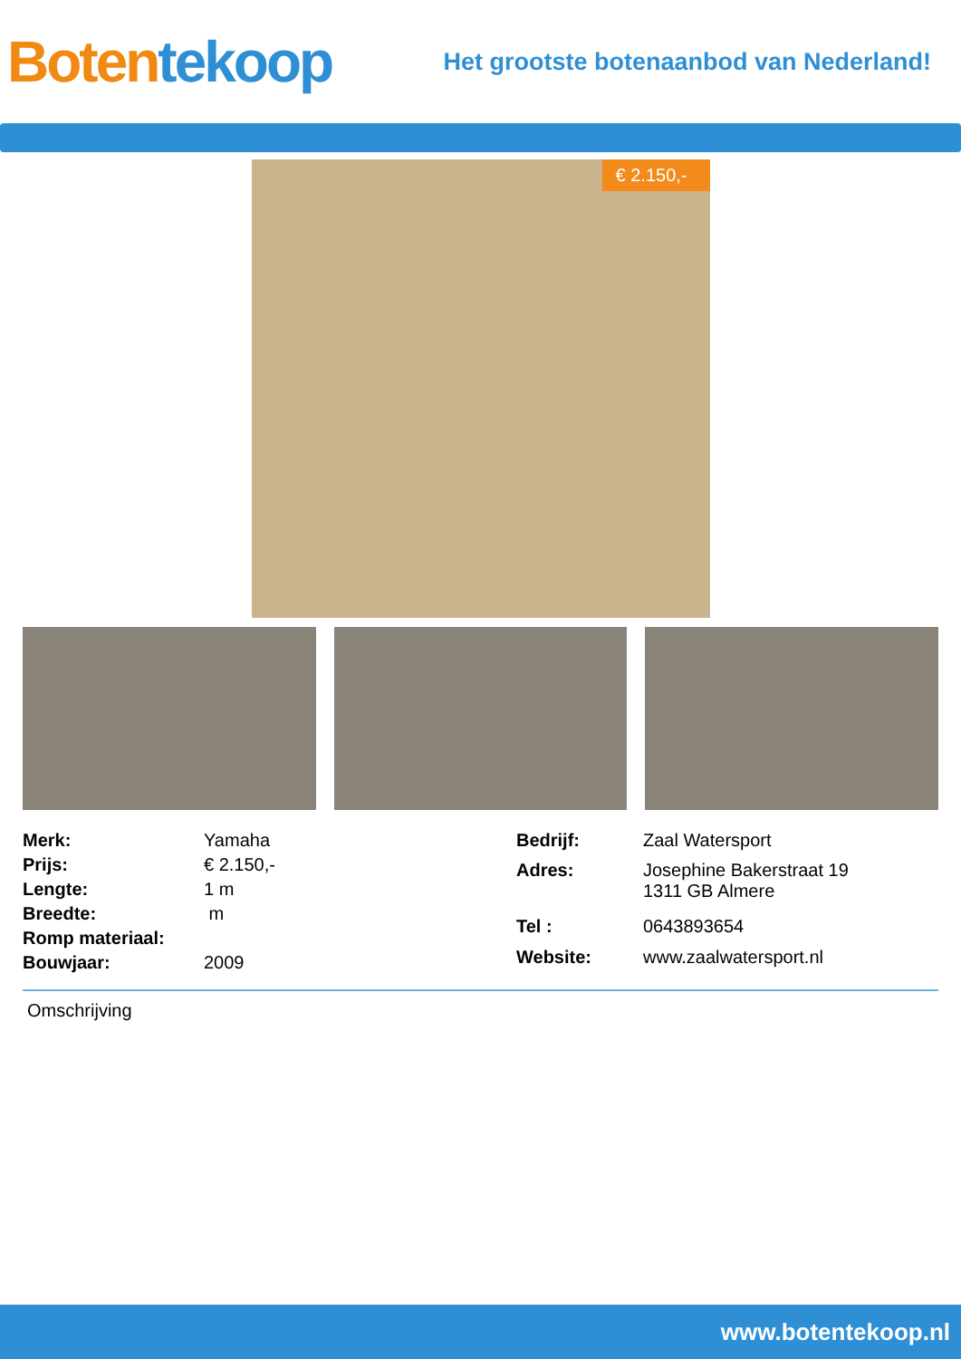Boten tekoop
Het grootste botenaanbod van Nederland!
€ 2.150,-
| Merk: | Yamaha |
| Prijs: | € 2.150,- |
| Lengte: | 1 m |
| Breedte: | m |
| Romp materiaal: | |
| Bouwjaar: | 2009 |
| Bedrijf: | Zaal Watersport |
| Adres: | Josephine Bakerstraat 19 1311 GB Almere |
| Tel : | 0643893654 |
| Website: | www.zaalwatersport.nl |
Omschrijving
www.botentekoop.nl